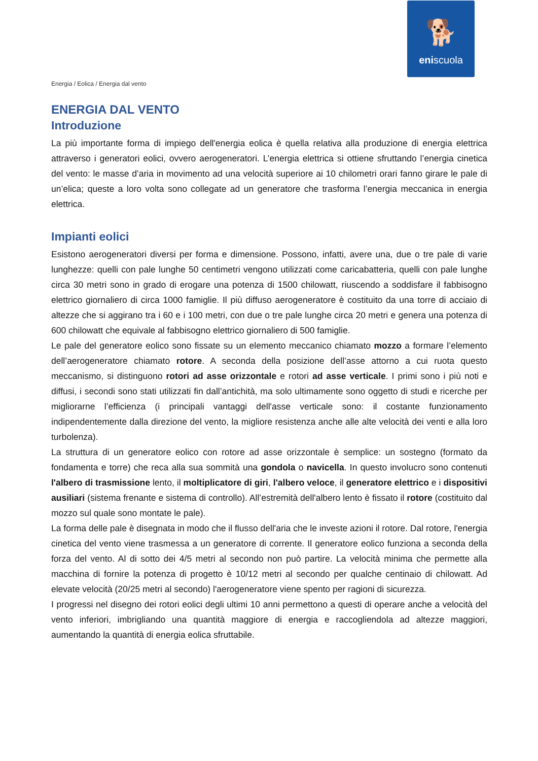🐕
eniscuola
Energia / Eolica / Energia dal vento
ENERGIA DAL VENTO
Introduzione
La più importante forma di impiego dell'energia eolica è quella relativa alla produzione di energia elettrica attraverso i generatori eolici, ovvero aerogeneratori. L’energia elettrica si ottiene sfruttando l’energia cinetica del vento: le masse d’aria in movimento ad una velocità superiore ai 10 chilometri orari fanno girare le pale di un’elica; queste a loro volta sono collegate ad un generatore che trasforma l’energia meccanica in energia elettrica.
Impianti eolici
Esistono aerogeneratori diversi per forma e dimensione. Possono, infatti, avere una, due o tre pale di varie lunghezze: quelli con pale lunghe 50 centimetri vengono utilizzati come caricabatteria, quelli con pale lunghe circa 30 metri sono in grado di erogare una potenza di 1500 chilowatt, riuscendo a soddisfare il fabbisogno elettrico giornaliero di circa 1000 famiglie. Il più diffuso aerogeneratore è costituito da una torre di acciaio di altezze che si aggirano tra i 60 e i 100 metri, con due o tre pale lunghe circa 20 metri e genera una potenza di 600 chilowatt che equivale al fabbisogno elettrico giornaliero di 500 famiglie.
Le pale del generatore eolico sono fissate su un elemento meccanico chiamato mozzo a formare l’elemento dell’aerogeneratore chiamato rotore. A seconda della posizione dell’asse attorno a cui ruota questo meccanismo, si distinguono rotori ad asse orizzontale e rotori ad asse verticale. I primi sono i più noti e diffusi, i secondi sono stati utilizzati fin dall’antichità, ma solo ultimamente sono oggetto di studi e ricerche per migliorarne l’efficienza (i principali vantaggi dell'asse verticale sono: il costante funzionamento indipendentemente dalla direzione del vento, la migliore resistenza anche alle alte velocità dei venti e alla loro turbolenza).
La struttura di un generatore eolico con rotore ad asse orizzontale è semplice: un sostegno (formato da fondamenta e torre) che reca alla sua sommità una gondola o navicella. In questo involucro sono contenuti l'albero di trasmissione lento, il moltiplicatore di giri, l'albero veloce, il generatore elettrico e i dispositivi ausiliari (sistema frenante e sistema di controllo). All’estremità dell'albero lento è fissato il rotore (costituito dal mozzo sul quale sono montate le pale).
La forma delle pale è disegnata in modo che il flusso dell'aria che le investe azioni il rotore. Dal rotore, l'energia cinetica del vento viene trasmessa a un generatore di corrente. Il generatore eolico funziona a seconda della forza del vento. Al di sotto dei 4/5 metri al secondo non può partire. La velocità minima che permette alla macchina di fornire la potenza di progetto è 10/12 metri al secondo per qualche centinaio di chilowatt. Ad elevate velocità (20/25 metri al secondo) l'aerogeneratore viene spento per ragioni di sicurezza.
I progressi nel disegno dei rotori eolici degli ultimi 10 anni permettono a questi di operare anche a velocità del vento inferiori, imbrigliando una quantità maggiore di energia e raccogliendola ad altezze maggiori, aumentando la quantità di energia eolica sfruttabile.